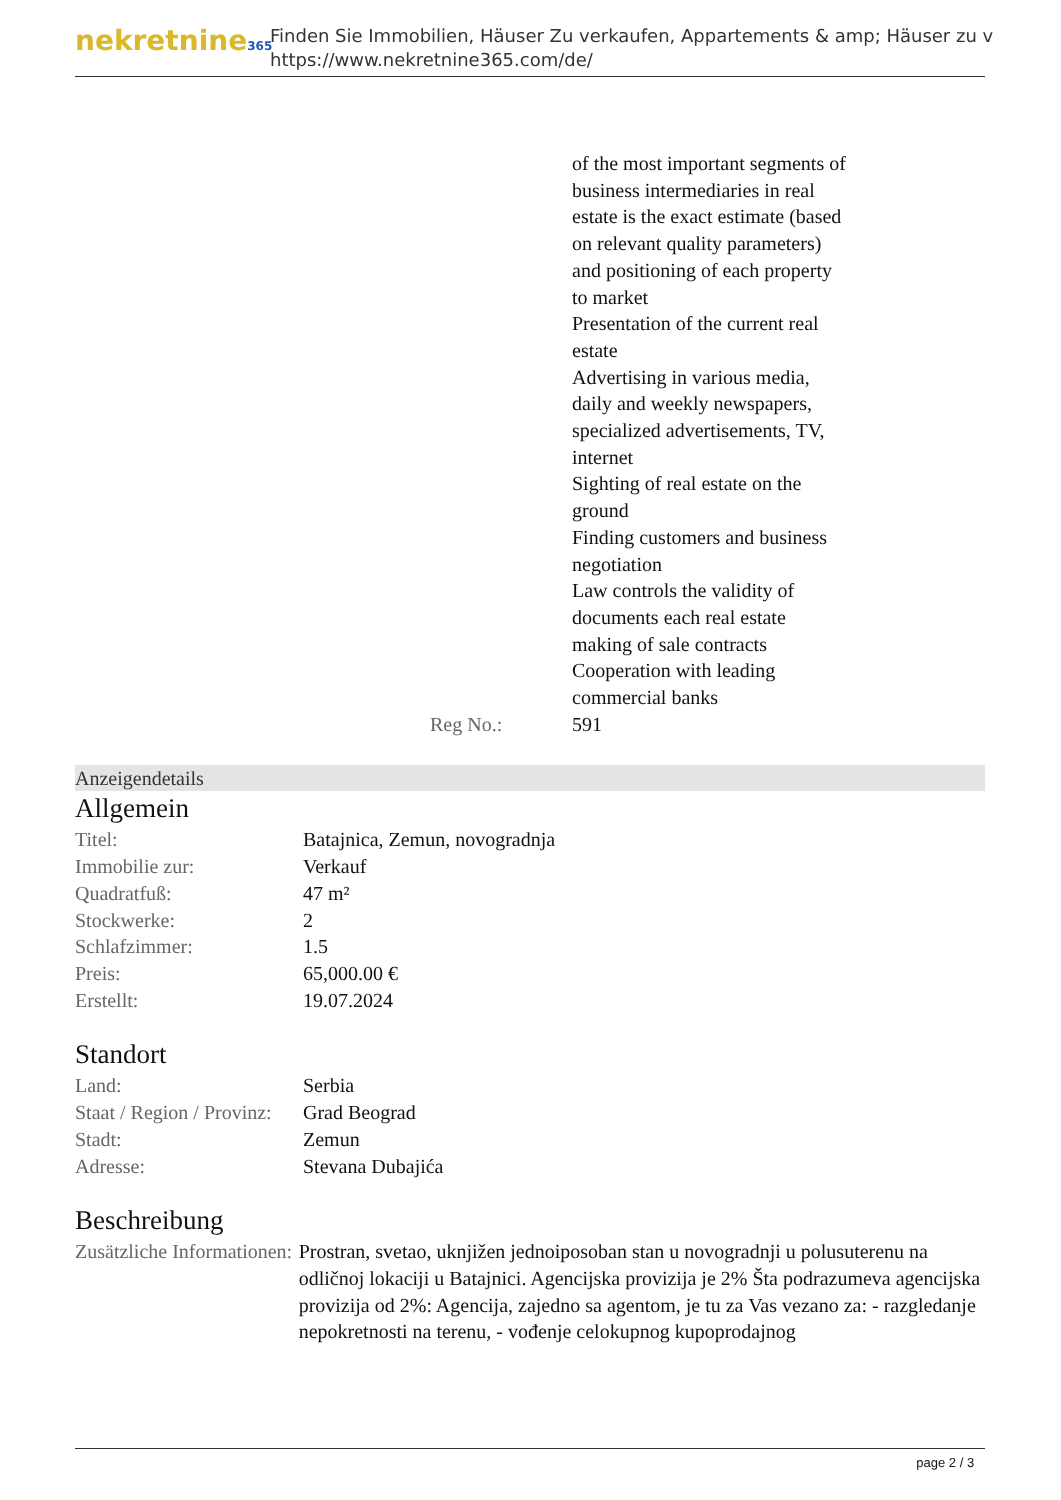nekretnine365
Finden Sie Immobilien, Häuser Zu verkaufen, Appartements & amp; Häuser zu v
https://www.nekretnine365.com/de/
| | of the most important segments of business intermediaries in real estate is the exact estimate (based on relevant quality parameters) and positioning of each property to market Presentation of the current real estate Advertising in various media, daily and weekly newspapers, specialized advertisements, TV, internet Sighting of real estate on the ground Finding customers and business negotiation Law controls the validity of documents each real estate making of sale contracts Cooperation with leading commercial banks |
| Reg No.: | 591 |
Anzeigendetails
Allgemein
| Titel: | Batajnica, Zemun, novogradnja |
| Immobilie zur: | Verkauf |
| Quadratfuß: | 47 m² |
| Stockwerke: | 2 |
| Schlafzimmer: | 1.5 |
| Preis: | 65,000.00 € |
| Erstellt: | 19.07.2024 |
Standort
| Land: | Serbia |
| Staat / Region / Provinz: | Grad Beograd |
| Stadt: | Zemun |
| Adresse: | Stevana Dubajića |
Beschreibung
| Zusätzliche Informationen: | Prostran, svetao, uknjižen jednoiposoban stan u novogradnji u polusuterenu na odličnoj lokaciji u Batajnici. Agencijska provizija je 2% Šta podrazumeva agencijska provizija od 2%: Agencija, zajedno sa agentom, je tu za Vas vezano za: - razgledanje nepokretnosti na terenu, - vođenje celokupnog kupoprodajnog |
page 2 / 3